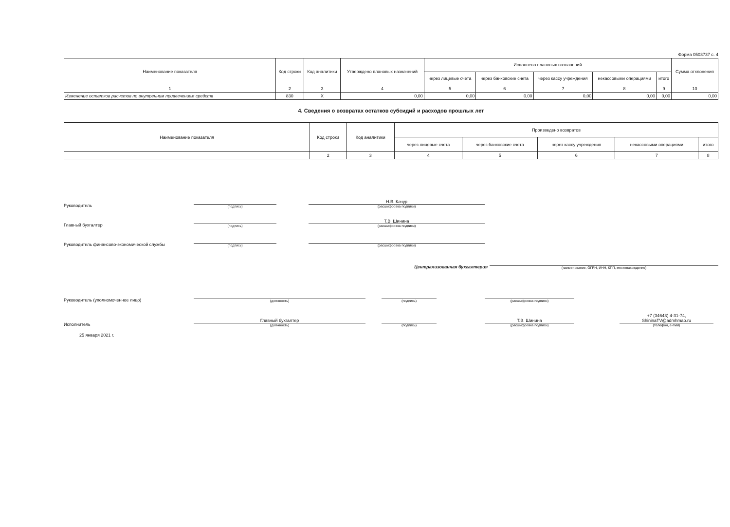Форма 0503737 с. 4
| Наименование показателя | Код строки | Код аналитики | Утверждено плановых назначений | Исполнено плановых назначений | | | | | Сумма отклонения |
| --- | --- | --- | --- | --- | --- | --- | --- | --- | --- |
| | | | | через лицевые счета | через банковские счета | через кассу учреждения | некассовыми операциями | итого | |
| 1 | 2 | 3 | 4 | 5 | 6 | 7 | 8 | 9 | 10 |
| Изменение остатков расчетов по внутренним привлечениям средств | 830 | X | 0,00 | 0,00 | 0,00 | 0,00 | 0,00 | 0,00 | 0,00 |
4. Сведения о возвратах остатков субсидий и расходов прошлых лет
| Наименование показателя | Код строки | Код аналитики | Произведено возвратов | | | | |
| --- | --- | --- | --- | --- | --- | --- | --- |
| | | | через лицевые счета | через банковские счета | через кассу учреждения | некассовыми операциями | итого |
| | 2 | 3 | 4 | 5 | 6 | 7 | 8 |
Руководитель
(подпись)
Н.В. Качур
(расшифровка подписи)
Главный бухгалтер
(подпись)
Т.В. Шинина
(расшифровка подписи)
Руководитель финансово-экономической службы
(подпись)
(расшифровка подписи)
Централизованная бухгалтерия
(наименование, ОГРН, ИНН, КПП, местонахождение)
Руководитель (уполномоченное лицо)
(должность)
(подпись)
(расшифровка подписи)
Исполнитель
Главный бухгалтер
(должность)
(подпись)
Т.В. Шинина
(расшифровка подписи)
+7 (34643) 4-31-74,
ShininaTV@admhmao.ru
(телефон, e-mail)
25 января 2021 г.